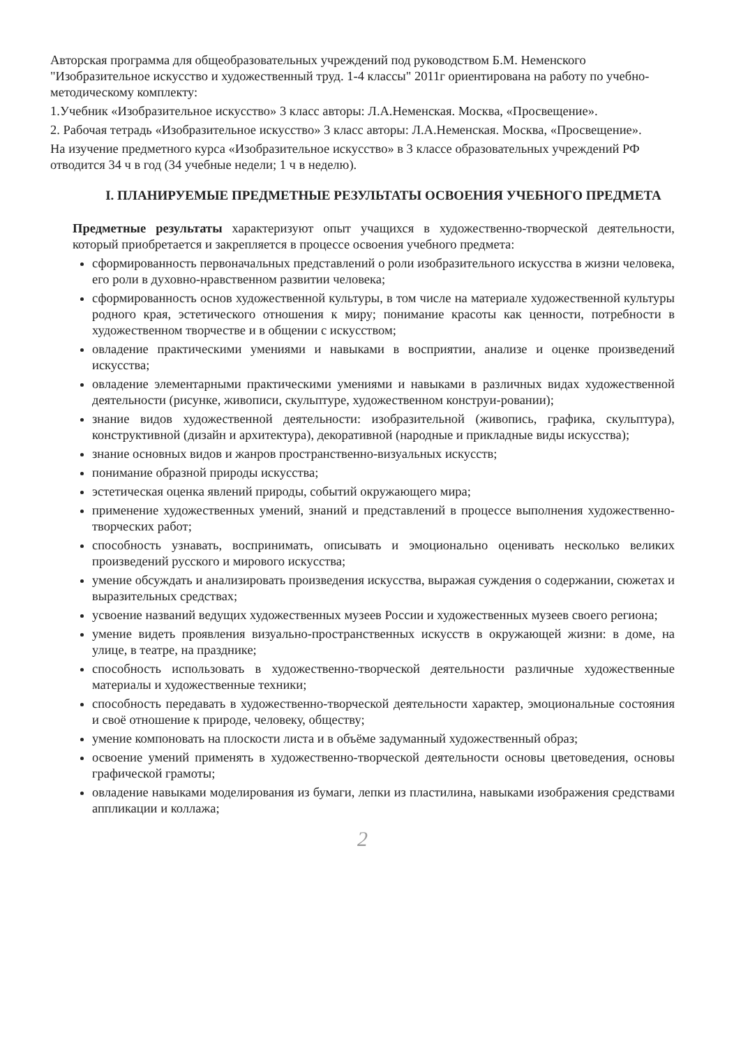Авторская программа для общеобразовательных учреждений под руководством Б.М. Неменского "Изобразительное искусство и художественный труд. 1-4 классы" 2011г ориентирована на работу по учебно-методическому комплекту:
1.Учебник «Изобразительное искусство» 3 класс авторы: Л.А.Неменская. Москва, «Просвещение».
2. Рабочая тетрадь «Изобразительное искусство» 3 класс авторы: Л.А.Неменская. Москва, «Просвещение».
На изучение предметного курса «Изобразительное искусство» в 3 классе образовательных учреждений РФ отводится 34 ч в год (34 учебные недели; 1 ч в неделю).
I. ПЛАНИРУЕМЫЕ ПРЕДМЕТНЫЕ РЕЗУЛЬТАТЫ ОСВОЕНИЯ УЧЕБНОГО ПРЕДМЕТА
Предметные результаты характеризуют опыт учащихся в художественно-творческой деятельности, который приобретается и закрепляется в процессе освоения учебного предмета:
сформированность первоначальных представлений о роли изобразительного искусства в жизни человека, его роли в духовно-нравственном развитии человека;
сформированность основ художественной культуры, в том числе на материале художественной культуры родного края, эстетического отношения к миру; понимание красоты как ценности, потребности в художественном творчестве и в общении с искусством;
овладение практическими умениями и навыками в восприятии, анализе и оценке произведений искусства;
овладение элементарными практическими умениями и навыками в различных видах художественной деятельности (рисунке, живописи, скульптуре, художественном конструи-ровании);
знание видов художественной деятельности: изобразительной (живопись, графика, скульптура), конструктивной (дизайн и архитектура), декоративной (народные и прикладные виды искусства);
знание основных видов и жанров пространственно-визуальных искусств;
понимание образной природы искусства;
эстетическая оценка явлений природы, событий окружающего мира;
применение художественных умений, знаний и представлений в процессе выполнения художественно-творческих работ;
способность узнавать, воспринимать, описывать и эмоционально оценивать несколько великих произведений русского и мирового искусства;
умение обсуждать и анализировать произведения искусства, выражая суждения о содержании, сюжетах и выразительных средствах;
усвоение названий ведущих художественных музеев России и художественных музеев своего региона;
умение видеть проявления визуально-пространственных искусств в окружающей жизни: в доме, на улице, в театре, на празднике;
способность использовать в художественно-творческой деятельности различные художественные материалы и художественные техники;
способность передавать в художественно-творческой деятельности характер, эмоциональные состояния и своё отношение к природе, человеку, обществу;
умение компоновать на плоскости листа и в объёме задуманный художественный образ;
освоение умений применять в художественно-творческой деятельности основы цветоведения, основы графической грамоты;
овладение навыками моделирования из бумаги, лепки из пластилина, навыками изображения средствами аппликации и коллажа;
2